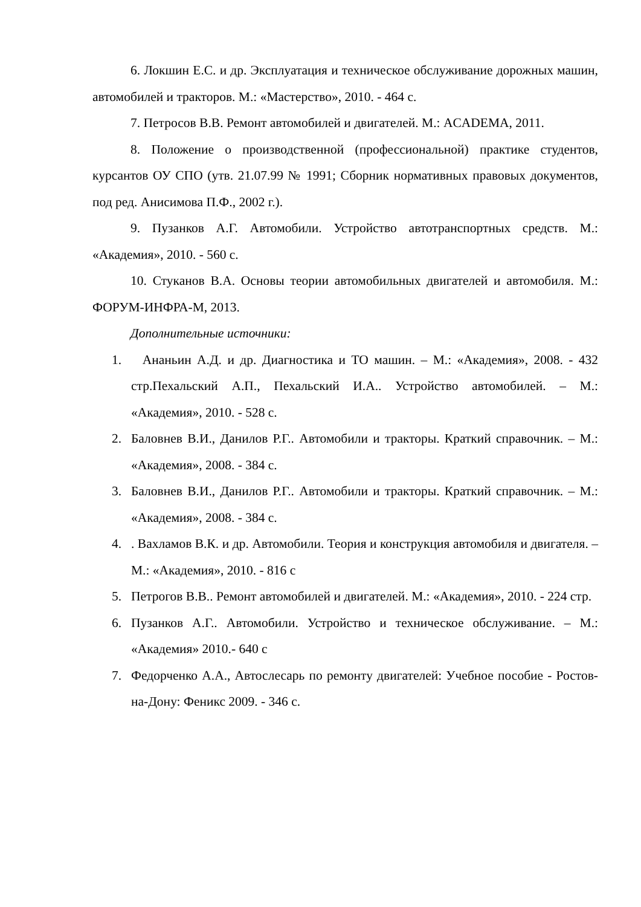6. Локшин Е.С. и др. Эксплуатация и техническое обслуживание дорожных машин, автомобилей и тракторов. М.: «Мастерство», 2010. - 464 с.
7. Петросов В.В. Ремонт автомобилей и двигателей. М.: ACADEMA, 2011.
8. Положение о производственной (профессиональной) практике студентов, курсантов ОУ СПО (утв. 21.07.99 № 1991; Сборник нормативных правовых документов, под ред. Анисимова П.Ф., 2002 г.).
9. Пузанков А.Г. Автомобили. Устройство автотранспортных средств. М.: «Академия», 2010. - 560 с.
10. Стуканов В.А. Основы теории автомобильных двигателей и автомобиля. М.: ФОРУМ-ИНФРА-М, 2013.
Дополнительные источники:
1. Ананьин А.Д. и др. Диагностика и ТО машин. – М.: «Академия», 2008. - 432 стр.Пехальский А.П., Пехальский И.А.. Устройство автомобилей. – М.: «Академия», 2010. - 528 с.
2. Баловнев В.И., Данилов Р.Г.. Автомобили и тракторы. Краткий справочник. – М.: «Академия», 2008. - 384 с.
3. Баловнев В.И., Данилов Р.Г.. Автомобили и тракторы. Краткий справочник. – М.: «Академия», 2008. - 384 с.
4.. Вахламов В.К. и др. Автомобили. Теория и конструкция автомобиля и двигателя. – М.: «Академия», 2010. - 816 с
5. Петрогов В.В.. Ремонт автомобилей и двигателей. М.: «Академия», 2010. - 224 стр.
6. Пузанков А.Г.. Автомобили. Устройство и техническое обслуживание. – М.: «Академия» 2010.- 640 с
7. Федорченко А.А., Автослесарь по ремонту двигателей: Учебное пособие - Ростов-на-Дону: Феникс 2009. - 346 с.